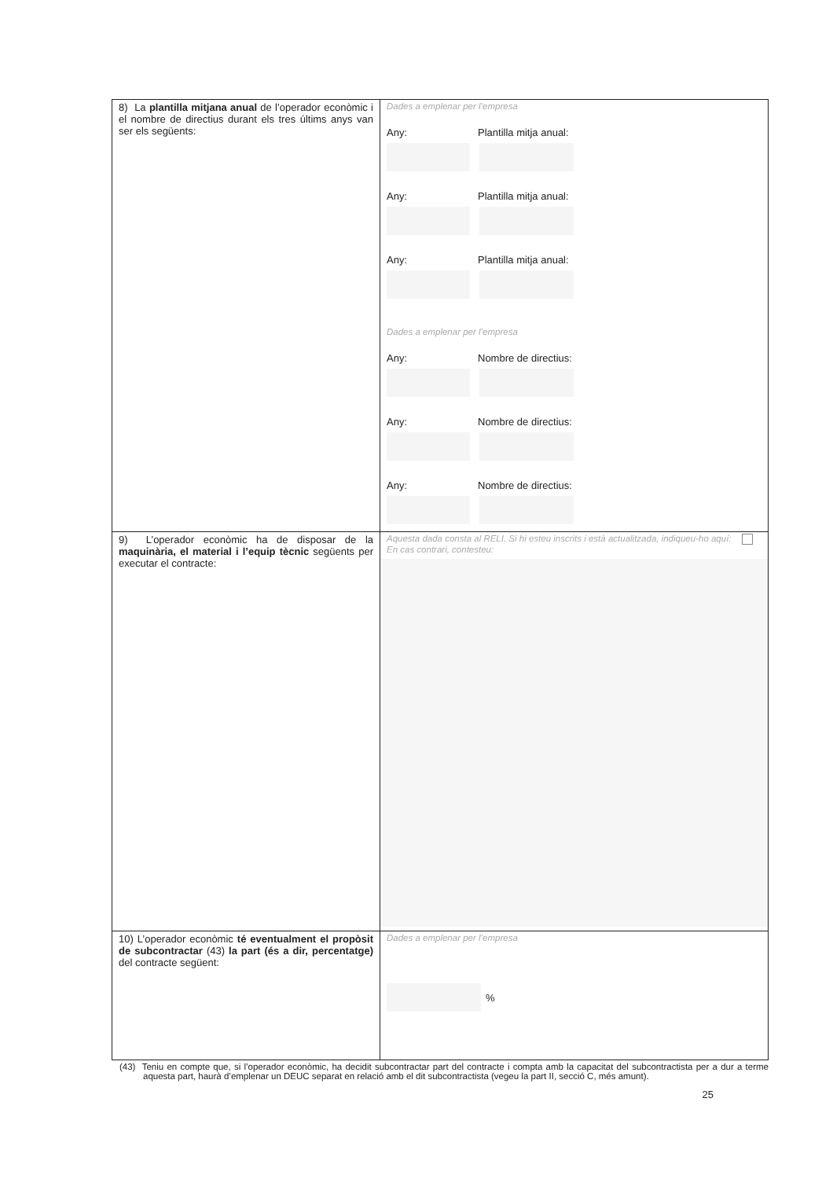| 8) La plantilla mitjana anual de l’operador econòmic i el nombre de directius durant els tres últims anys van ser els següents: | Dades a emplenar per l’empresa Any: Plantilla mitja anual: Any: Plantilla mitja anual: Any: Plantilla mitja anual: Dades a emplenar per l’empresa Any: Nombre de directius: Any: Nombre de directius: Any: Nombre de directius: |
| 9) L’operador econòmic ha de disposar de la maquinària, el material i l’equip tècnic següents per executar el contracte: | Aquesta dada consta al RELI. Si hi esteu inscrits i està actualitzada, indiqueu-ho aquí: En cas contrari, contesteu: |
| 10) L’operador econòmic té eventualment el propòsit de subcontractar (43) la part (és a dir, percentatge) del contracte següent: | Dades a emplenar per l’empresa % |
(43) Teniu en compte que, si l’operador econòmic, ha decidit subcontractar part del contracte i compta amb la capacitat del subcontractista per a dur a terme aquesta part, haurà d’emplenar un DEUC separat en relació amb el dit subcontractista (vegeu la part II, secció C, més amunt).
25